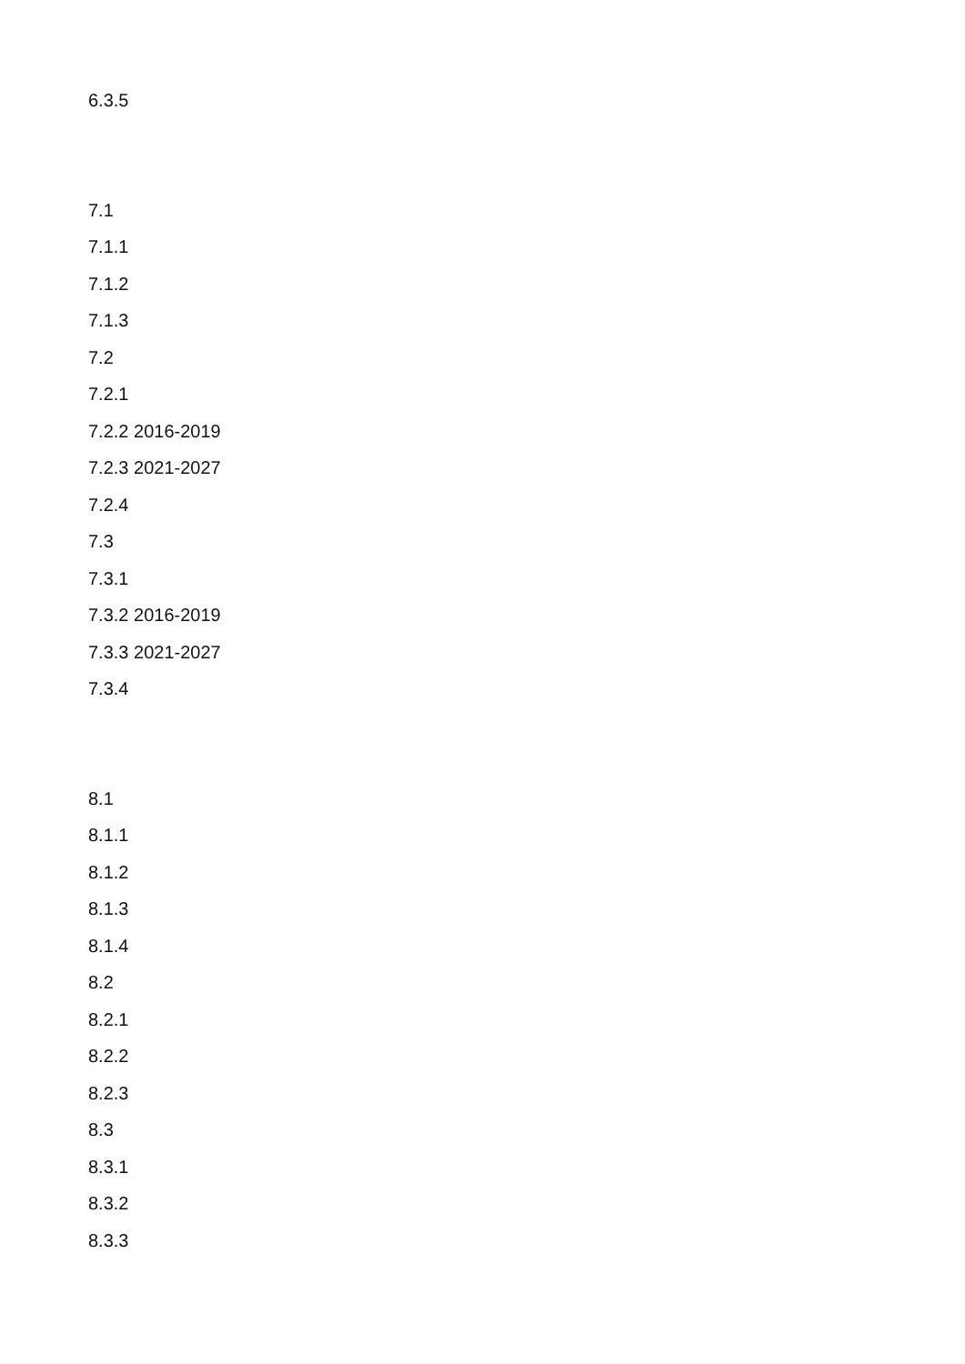6.3.5
7.1
7.1.1
7.1.2
7.1.3
7.2
7.2.1
7.2.2 2016-2019
7.2.3 2021-2027
7.2.4
7.3
7.3.1
7.3.2 2016-2019
7.3.3 2021-2027
7.3.4
8.1
8.1.1
8.1.2
8.1.3
8.1.4
8.2
8.2.1
8.2.2
8.2.3
8.3
8.3.1
8.3.2
8.3.3